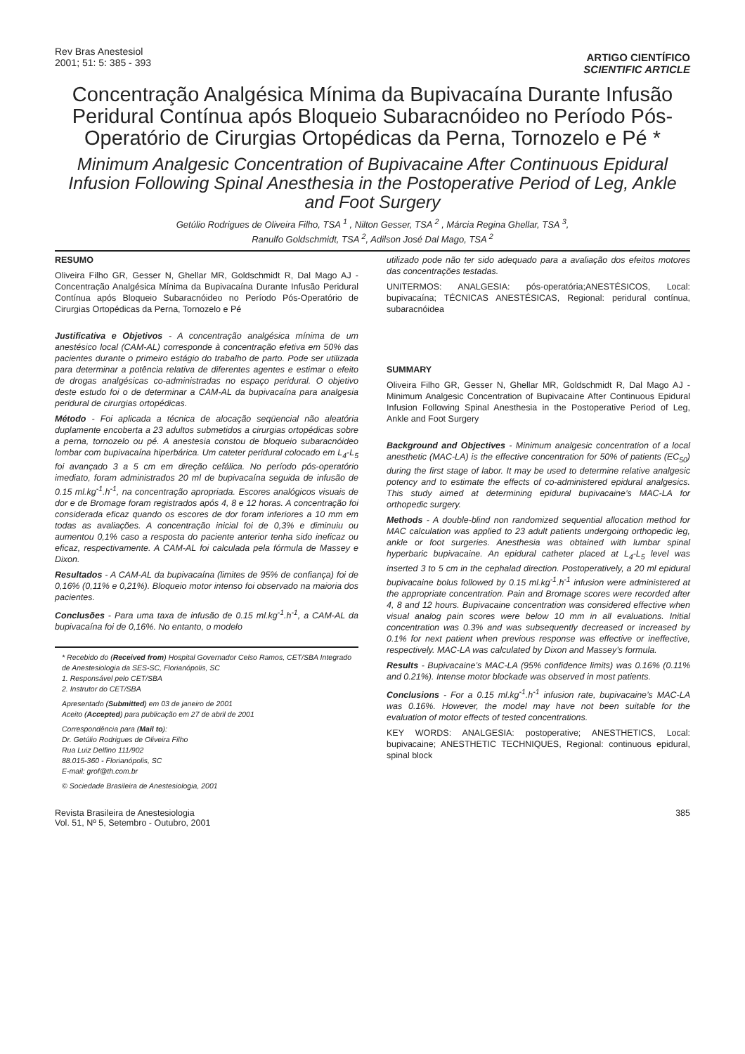Rev Bras Anestesiol
2001; 51: 5: 385 - 393
ARTIGO CIENTÍFICO
SCIENTIFIC ARTICLE
Concentração Analgésica Mínima da Bupivacaína Durante Infusão Peridural Contínua após Bloqueio Subaracnóideo no Período Pós-Operatório de Cirurgias Ortopédicas da Perna, Tornozelo e Pé *
Minimum Analgesic Concentration of Bupivacaine After Continuous Epidural Infusion Following Spinal Anesthesia in the Postoperative Period of Leg, Ankle and Foot Surgery
Getúlio Rodrigues de Oliveira Filho, TSA <sup>1</sup> , Nilton Gesser, TSA <sup>2</sup> , Márcia Regina Ghellar, TSA <sup>3</sup>,
Ranulfo Goldschmidt, TSA <sup>2</sup>, Adilson José Dal Mago, TSA <sup>2</sup>
RESUMO
Oliveira Filho GR, Gesser N, Ghellar MR, Goldschmidt R, Dal Mago AJ - Concentração Analgésica Mínima da Bupivacaína Durante Infusão Peridural Contínua após Bloqueio Subaracnóideo no Período Pós-Operatório de Cirurgias Ortopédicas da Perna, Tornozelo e Pé
Justificativa e Objetivos - A concentração analgésica mínima de um anestésico local (CAM-AL) corresponde à concentração efetiva em 50% das pacientes durante o primeiro estágio do trabalho de parto. Pode ser utilizada para determinar a potência relativa de diferentes agentes e estimar o efeito de drogas analgésicas co-administradas no espaço peridural. O objetivo deste estudo foi o de determinar a CAM-AL da bupivacaína para analgesia peridural de cirurgias ortopédicas.
Método - Foi aplicada a técnica de alocação seqüencial não aleatória duplamente encoberta a 23 adultos submetidos a cirurgias ortopédicas sobre a perna, tornozelo ou pé. A anestesia constou de bloqueio subaracnóideo lombar com bupivacaína hiperbárica. Um cateter peridural colocado em L<sub>4</sub>-L<sub>5</sub> foi avançado 3 a 5 cm em direção cefálica. No período pós-operatório imediato, foram administrados 20 ml de bupivacaína seguida de infusão de 0.15 ml.kg<sup>-1</sup>.h<sup>-1</sup>, na concentração apropriada. Escores analógicos visuais de dor e de Bromage foram registrados após 4, 8 e 12 horas. A concentração foi considerada eficaz quando os escores de dor foram inferiores a 10 mm em todas as avaliações. A concentração inicial foi de 0,3% e diminuiu ou aumentou 0,1% caso a resposta do paciente anterior tenha sido ineficaz ou eficaz, respectivamente. A CAM-AL foi calculada pela fórmula de Massey e Dixon.
Resultados - A CAM-AL da bupivacaína (limites de 95% de confiança) foi de 0,16% (0,11% e 0,21%). Bloqueio motor intenso foi observado na maioria dos pacientes.
Conclusões - Para uma taxa de infusão de 0.15 ml.kg<sup>-1</sup>.h<sup>-1</sup>, a CAM-AL da bupivacaína foi de 0,16%. No entanto, o modelo
* Recebido do (Received from) Hospital Governador Celso Ramos, CET/SBA Integrado de Anestesiologia da SES-SC, Florianópolis, SC
1. Responsável pelo CET/SBA
2. Instrutor do CET/SBA
Apresentado (Submitted) em 03 de janeiro de 2001
Aceito (Accepted) para publicação em 27 de abril de 2001
Correspondência para (Mail to):
Dr. Getúlio Rodrigues de Oliveira Filho
Rua Luiz Delfino 111/902
88.015-360 - Florianópolis, SC
E-mail: grof@th.com.br
© Sociedade Brasileira de Anestesiologia, 2001
utilizado pode não ter sido adequado para a avaliação dos efeitos motores das concentrações testadas.
UNITERMOS: ANALGESIA: pós-operatória;ANESTÉSICOS, Local: bupivacaína; TÉCNICAS ANESTÉSICAS, Regional: peridural contínua, subaracnóidea
SUMMARY
Oliveira Filho GR, Gesser N, Ghellar MR, Goldschmidt R, Dal Mago AJ - Minimum Analgesic Concentration of Bupivacaine After Continuous Epidural Infusion Following Spinal Anesthesia in the Postoperative Period of Leg, Ankle and Foot Surgery
Background and Objectives - Minimum analgesic concentration of a local anesthetic (MAC-LA) is the effective concentration for 50% of patients (EC<sub>50</sub>) during the first stage of labor. It may be used to determine relative analgesic potency and to estimate the effects of co-administered epidural analgesics. This study aimed at determining epidural bupivacaine’s MAC-LA for orthopedic surgery.
Methods - A double-blind non randomized sequential allocation method for MAC calculation was applied to 23 adult patients undergoing orthopedic leg, ankle or foot surgeries. Anesthesia was obtained with lumbar spinal hyperbaric bupivacaine. An epidural catheter placed at L<sub>4</sub>-L<sub>5</sub> level was inserted 3 to 5 cm in the cephalad direction. Postoperatively, a 20 ml epidural bupivacaine bolus followed by 0.15 ml.kg<sup>-1</sup>.h<sup>-1</sup> infusion were administered at the appropriate concentration. Pain and Bromage scores were recorded after 4, 8 and 12 hours. Bupivacaine concentration was considered effective when visual analog pain scores were below 10 mm in all evaluations. Initial concentration was 0.3% and was subsequently decreased or increased by 0.1% for next patient when previous response was effective or ineffective, respectively. MAC-LA was calculated by Dixon and Massey’s formula.
Results - Bupivacaine’s MAC-LA (95% confidence limits) was 0.16% (0.11% and 0.21%). Intense motor blockade was observed in most patients.
Conclusions - For a 0.15 ml.kg<sup>-1</sup>.h<sup>-1</sup> infusion rate, bupivacaine’s MAC-LA was 0.16%. However, the model may have not been suitable for the evaluation of motor effects of tested concentrations.
KEY WORDS: ANALGESIA: postoperative; ANESTHETICS, Local: bupivacaine; ANESTHETIC TECHNIQUES, Regional: continuous epidural, spinal block
Revista Brasileira de Anestesiologia
Vol. 51, Nº 5, Setembro - Outubro, 2001
385